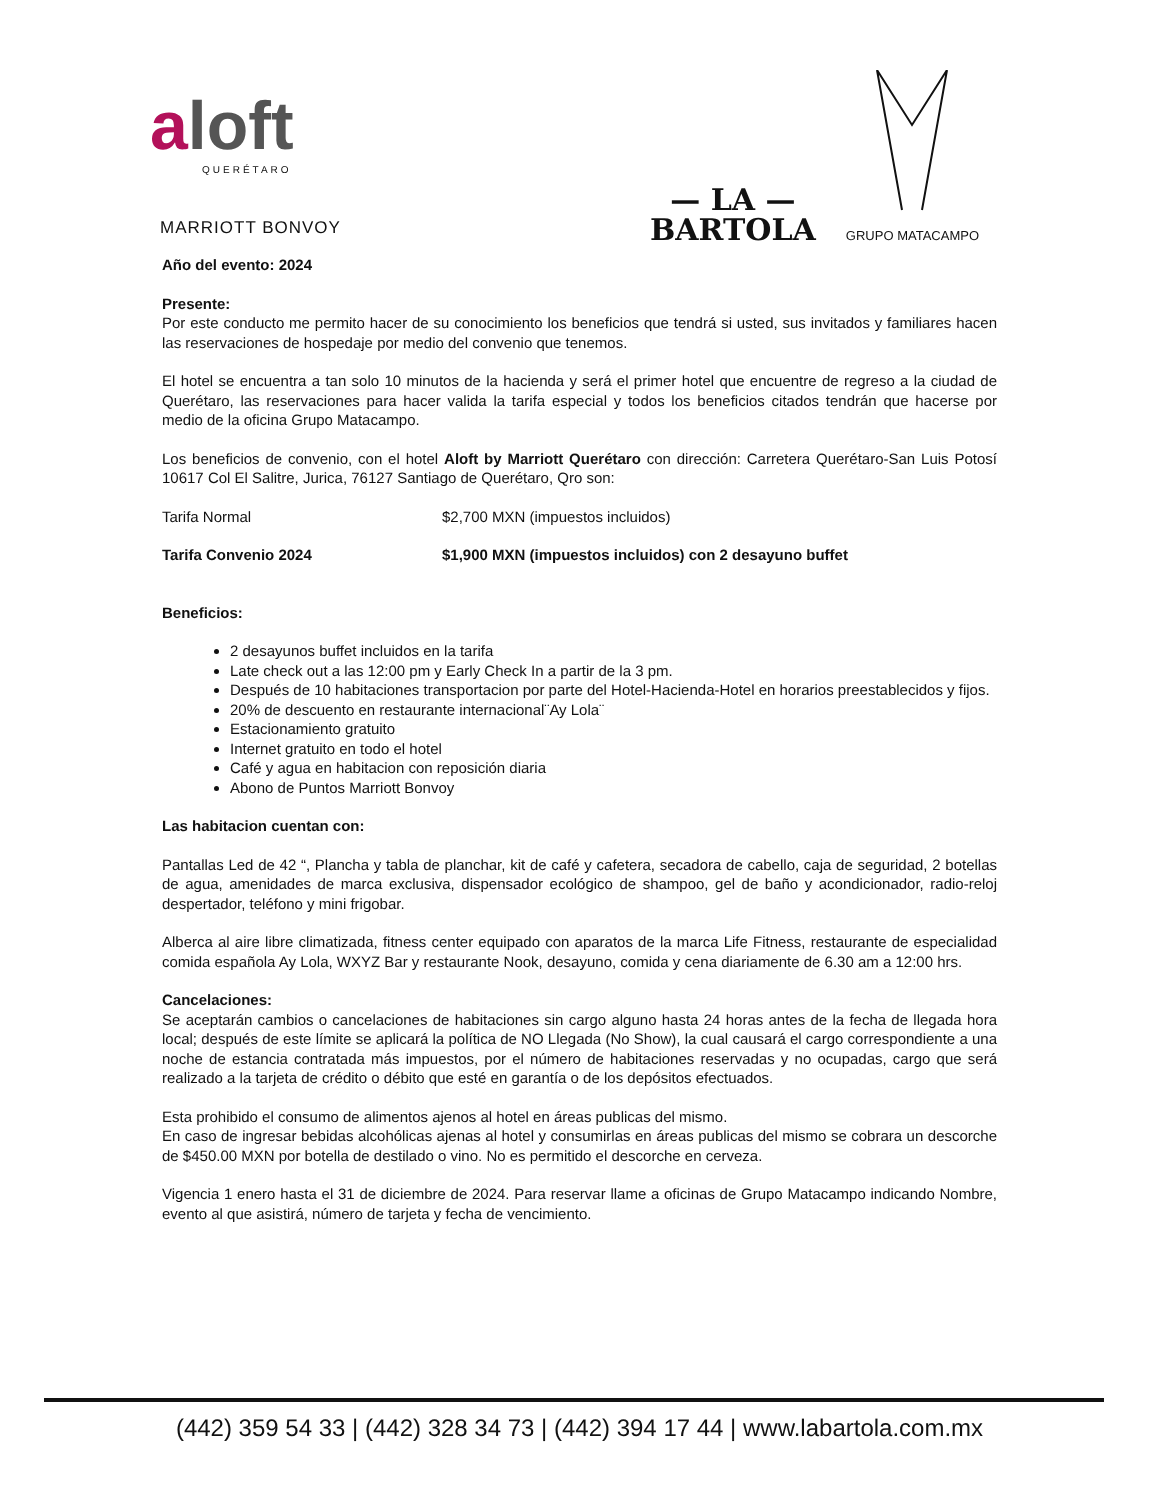aloft
QUERÉTARO
MARRIOTT BONVOY
— LA —
BARTOLA
GRUPO MATACAMPO
Año del evento: 2024
Presente:
Por este conducto me permito hacer de su conocimiento los beneficios que tendrá si usted, sus invitados y familiares hacen las reservaciones de hospedaje por medio del convenio que tenemos.
El hotel se encuentra a tan solo 10 minutos de la hacienda y será el primer hotel que encuentre de regreso a la ciudad de Querétaro, las reservaciones para hacer valida la tarifa especial y todos los beneficios citados tendrán que hacerse por medio de la oficina Grupo Matacampo.
Los beneficios de convenio, con el hotel Aloft by Marriott Querétaro con dirección: Carretera Querétaro-San Luis Potosí 10617 Col El Salitre, Jurica, 76127 Santiago de Querétaro, Qro son:
Tarifa Normal $2,700 MXN (impuestos incluidos)
Tarifa Convenio 2024 $1,900 MXN (impuestos incluidos) con 2 desayuno buffet
Beneficios:
2 desayunos buffet incluidos en la tarifa
Late check out a las 12:00 pm y Early Check In a partir de la 3 pm.
Después de 10 habitaciones transportacion por parte del Hotel-Hacienda-Hotel en horarios preestablecidos y fijos.
20% de descuento en restaurante internacional¨Ay Lola¨
Estacionamiento gratuito
Internet gratuito en todo el hotel
Café y agua en habitacion con reposición diaria
Abono de Puntos Marriott Bonvoy
Las habitacion cuentan con:
Pantallas Led de 42 “, Plancha y tabla de planchar, kit de café y cafetera, secadora de cabello, caja de seguridad, 2 botellas de agua, amenidades de marca exclusiva, dispensador ecológico de shampoo, gel de baño y acondicionador, radio-reloj despertador, teléfono y mini frigobar.
Alberca al aire libre climatizada, fitness center equipado con aparatos de la marca Life Fitness, restaurante de especialidad comida española Ay Lola, WXYZ Bar y restaurante Nook, desayuno, comida y cena diariamente de 6.30 am a 12:00 hrs.
Cancelaciones:
Se aceptarán cambios o cancelaciones de habitaciones sin cargo alguno hasta 24 horas antes de la fecha de llegada hora local; después de este límite se aplicará la política de NO Llegada (No Show), la cual causará el cargo correspondiente a una noche de estancia contratada más impuestos, por el número de habitaciones reservadas y no ocupadas, cargo que será realizado a la tarjeta de crédito o débito que esté en garantía o de los depósitos efectuados.
Esta prohibido el consumo de alimentos ajenos al hotel en áreas publicas del mismo.
En caso de ingresar bebidas alcohólicas ajenas al hotel y consumirlas en áreas publicas del mismo se cobrara un descorche de $450.00 MXN por botella de destilado o vino. No es permitido el descorche en cerveza.
Vigencia 1 enero hasta el 31 de diciembre de 2024. Para reservar llame a oficinas de Grupo Matacampo indicando Nombre, evento al que asistirá, número de tarjeta y fecha de vencimiento.
(442) 359 54 33 | (442) 328 34 73 | (442) 394 17 44 | www.labartola.com.mx